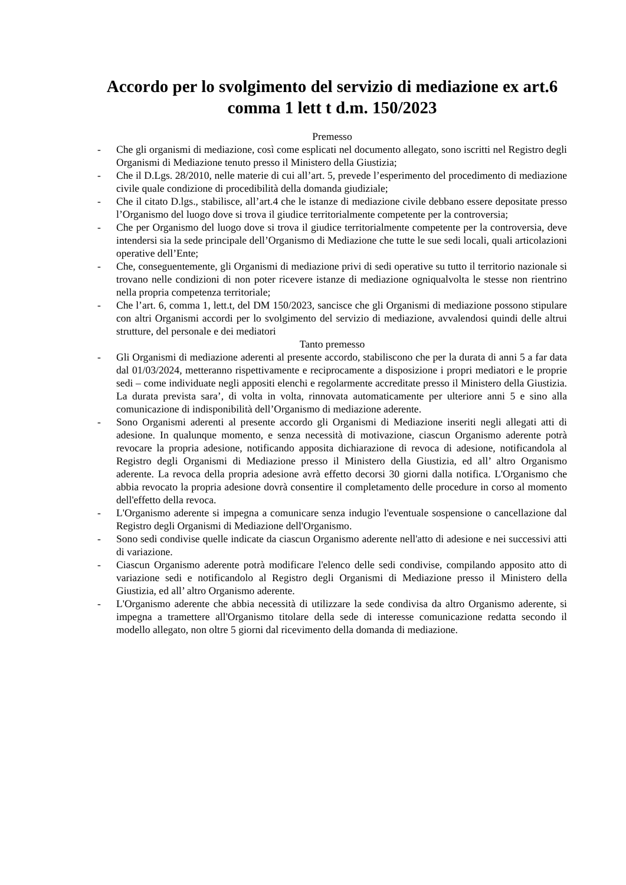Accordo per lo svolgimento del servizio di mediazione ex art.6 comma 1 lett t d.m. 150/2023
Premesso
- Che gli organismi di mediazione, così come esplicati nel documento allegato, sono iscritti nel Registro degli Organismi di Mediazione tenuto presso il Ministero della Giustizia;
- Che il D.Lgs. 28/2010, nelle materie di cui all’art. 5, prevede l’esperimento del procedimento di mediazione civile quale condizione di procedibilità della domanda giudiziale;
- Che il citato D.lgs., stabilisce, all’art.4 che le istanze di mediazione civile debbano essere depositate presso l’Organismo del luogo dove si trova il giudice territorialmente competente per la controversia;
- Che per Organismo del luogo dove si trova il giudice territorialmente competente per la controversia, deve intendersi sia la sede principale dell’Organismo di Mediazione che tutte le sue sedi locali, quali articolazioni operative dell’Ente;
- Che, conseguentemente, gli Organismi di mediazione privi di sedi operative su tutto il territorio nazionale si trovano nelle condizioni di non poter ricevere istanze di mediazione ogniqualvolta le stesse non rientrino nella propria competenza territoriale;
- Che l’art. 6, comma 1, lett.t, del DM 150/2023, sancisce che gli Organismi di mediazione possono stipulare con altri Organismi accordi per lo svolgimento del servizio di mediazione, avvalendosi quindi delle altrui strutture, del personale e dei mediatori
Tanto premesso
- Gli Organismi di mediazione aderenti al presente accordo, stabiliscono che per la durata di anni 5 a far data dal 01/03/2024, metteranno rispettivamente e reciprocamente a disposizione i propri mediatori e le proprie sedi – come individuate negli appositi elenchi e regolarmente accreditate presso il Ministero della Giustizia. La durata prevista sara’, di volta in volta, rinnovata automaticamente per ulteriore anni 5 e sino alla comunicazione di indisponibilità dell’Organismo di mediazione aderente.
- Sono Organismi aderenti al presente accordo gli Organismi di Mediazione inseriti negli allegati atti di adesione. In qualunque momento, e senza necessità di motivazione, ciascun Organismo aderente potrà revocare la propria adesione, notificando apposita dichiarazione di revoca di adesione, notificandola al Registro degli Organismi di Mediazione presso il Ministero della Giustizia, ed all’ altro Organismo aderente. La revoca della propria adesione avrà effetto decorsi 30 giorni dalla notifica. L'Organismo che abbia revocato la propria adesione dovrà consentire il completamento delle procedure in corso al momento dell'effetto della revoca.
- L'Organismo aderente si impegna a comunicare senza indugio l'eventuale sospensione o cancellazione dal Registro degli Organismi di Mediazione dell'Organismo.
- Sono sedi condivise quelle indicate da ciascun Organismo aderente nell'atto di adesione e nei successivi atti di variazione.
- Ciascun Organismo aderente potrà modificare l'elenco delle sedi condivise, compilando apposito atto di variazione sedi e notificandolo al Registro degli Organismi di Mediazione presso il Ministero della Giustizia, ed all’ altro Organismo aderente.
- L'Organismo aderente che abbia necessità di utilizzare la sede condivisa da altro Organismo aderente, si impegna a trametterе all'Organismo titolare della sede di interesse comunicazione redatta secondo il modello allegato, non oltre 5 giorni dal ricevimento della domanda di mediazione.